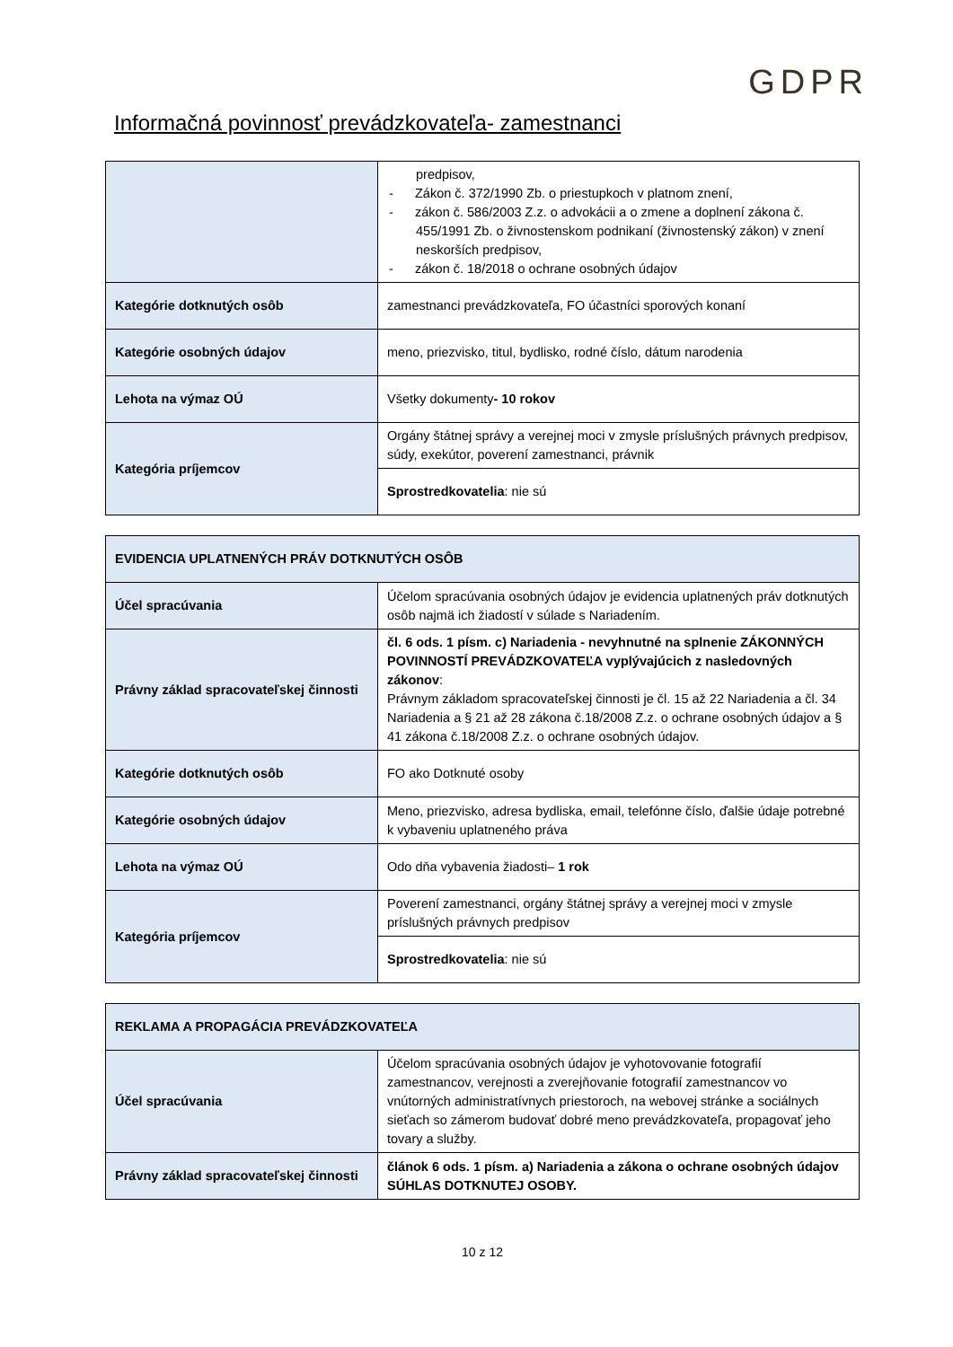GDPR
Informačná povinnosť prevádzkovateľa- zamestnanci
| | predpisov, - Zákon č. 372/1990 Zb. o priestupkoch v platnom znení, - zákon č. 586/2003 Z.z. o advokácii a o zmene a doplnení zákona č. 455/1991 Zb. o živnostenskom podnikaní (živnostenský zákon) v znení neskorších predpisov, - zákon č. 18/2018 o ochrane osobných údajov |
| Kategórie dotknutých osôb | zamestnanci prevádzkovateľa, FO účastníci sporových konaní |
| Kategórie osobných údajov | meno, priezvisko, titul, bydlisko, rodné číslo, dátum narodenia |
| Lehota na výmaz OÚ | Všetky dokumenty - 10 rokov |
| Kategória príjemcov | Orgány štátnej správy a verejnej moci v zmysle príslušných právnych predpisov, súdy, exekútor, poverení zamestnanci, právnik |
| | Sprostredkovatelia : nie sú |
| EVIDENCIA UPLATNENÝCH PRÁV DOTKNUTÝCH OSÔB | |
| Účel spracúvania | Účelom spracúvania osobných údajov je evidencia uplatnených práv dotknutých osôb najmä ich žiadostí v súlade s Nariadením. |
| Právny základ spracovateľskej činnosti | čl. 6 ods. 1 písm. c) Nariadenia - nevyhnutné na splnenie ZÁKONNÝCH POVINNOSTÍ PREVÁDZKOVATEĽA vyplývajúcich z nasledovných zákonov : Právnym základom spracovateľskej činnosti je čl. 15 až 22 Nariadenia a čl. 34 Nariadenia a § 21 až 28 zákona č.18/2008 Z.z. o ochrane osobných údajov a § 41 zákona č.18/2008 Z.z. o ochrane osobných údajov. |
| Kategórie dotknutých osôb | FO ako Dotknuté osoby |
| Kategórie osobných údajov | Meno, priezvisko, adresa bydliska, email, telefónne číslo, ďalšie údaje potrebné k vybaveniu uplatneného práva |
| Lehota na výmaz OÚ | Odo dňa vybavenia žiadosti– 1 rok |
| Kategória príjemcov | Poverení zamestnanci, orgány štátnej správy a verejnej moci v zmysle príslušných právnych predpisov |
| | Sprostredkovatelia : nie sú |
| REKLAMA A PROPAGÁCIA PREVÁDZKOVATEĽA | |
| Účel spracúvania | Účelom spracúvania osobných údajov je vyhotovovanie fotografií zamestnancov, verejnosti a zverejňovanie fotografií zamestnancov vo vnútorných administratívnych priestoroch, na webovej stránke a sociálnych sieťach so zámerom budovať dobré meno prevádzkovateľa, propagovať jeho tovary a služby. |
| Právny základ spracovateľskej činnosti | článok 6 ods. 1 písm. a) Nariadenia a zákona o ochrane osobných údajov SÚHLAS DOTKNUTEJ OSOBY. |
10 z 12